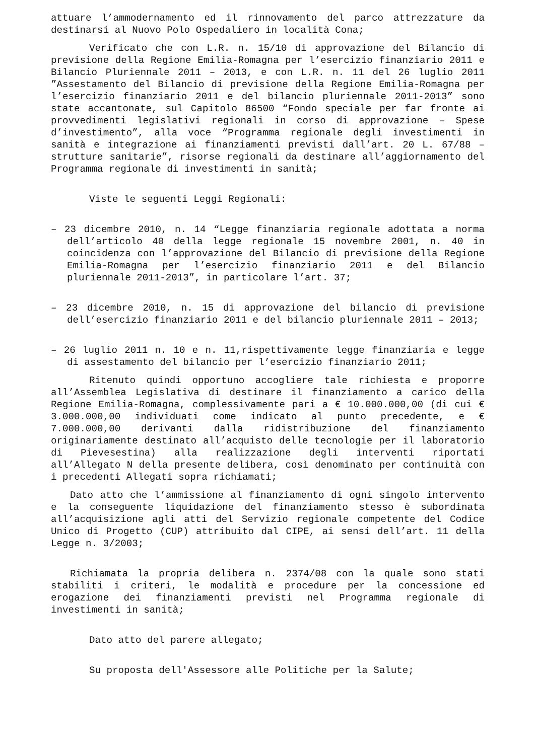attuare l’ammodernamento ed il rinnovamento del parco attrezzature da destinarsi al Nuovo Polo Ospedaliero in località Cona;
Verificato che con L.R. n. 15/10 di approvazione del Bilancio di previsione della Regione Emilia-Romagna per l’esercizio finanziario 2011 e Bilancio Pluriennale 2011 – 2013, e con L.R. n. 11 del 26 luglio 2011 ”Assestamento del Bilancio di previsione della Regione Emilia-Romagna per l’esercizio finanziario 2011 e del bilancio pluriennale 2011-2013” sono state accantonate, sul Capitolo 86500 “Fondo speciale per far fronte ai provvedimenti legislativi regionali in corso di approvazione – Spese d’investimento”, alla voce “Programma regionale degli investimenti in sanità e integrazione ai finanziamenti previsti dall’art. 20 L. 67/88 – strutture sanitarie”, risorse regionali da destinare all’aggiornamento del Programma regionale di investimenti in sanità;
Viste le seguenti Leggi Regionali:
– 23 dicembre 2010, n. 14 “Legge finanziaria regionale adottata a norma dell’articolo 40 della legge regionale 15 novembre 2001, n. 40 in coincidenza con l’approvazione del Bilancio di previsione della Regione Emilia-Romagna per l’esercizio finanziario 2011 e del Bilancio pluriennale 2011-2013”, in particolare l’art. 37;
– 23 dicembre 2010, n. 15 di approvazione del bilancio di previsione dell’esercizio finanziario 2011 e del bilancio pluriennale 2011 – 2013;
– 26 luglio 2011 n. 10 e n. 11,rispettivamente legge finanziaria e legge di assestamento del bilancio per l’esercizio finanziario 2011;
Ritenuto quindi opportuno accogliere tale richiesta e proporre all’Assemblea Legislativa di destinare il finanziamento a carico della Regione Emilia-Romagna, complessivamente pari a € 10.000.000,00 (di cui € 3.000.000,00 individuati come indicato al punto precedente, e € 7.000.000,00 derivanti dalla ridistribuzione del finanziamento originariamente destinato all’acquisto delle tecnologie per il laboratorio di Pievesestina) alla realizzazione degli interventi riportati all’Allegato N della presente delibera, così denominato per continuità con i precedenti Allegati sopra richiamati;
Dato atto che l’ammissione al finanziamento di ogni singolo intervento e la conseguente liquidazione del finanziamento stesso è subordinata all’acquisizione agli atti del Servizio regionale competente del Codice Unico di Progetto (CUP) attribuito dal CIPE, ai sensi dell’art. 11 della Legge n. 3/2003;
Richiamata la propria delibera n. 2374/08 con la quale sono stati stabiliti i criteri, le modalità e procedure per la concessione ed erogazione dei finanziamenti previsti nel Programma regionale di investimenti in sanità;
Dato atto del parere allegato;
Su proposta dell'Assessore alle Politiche per la Salute;